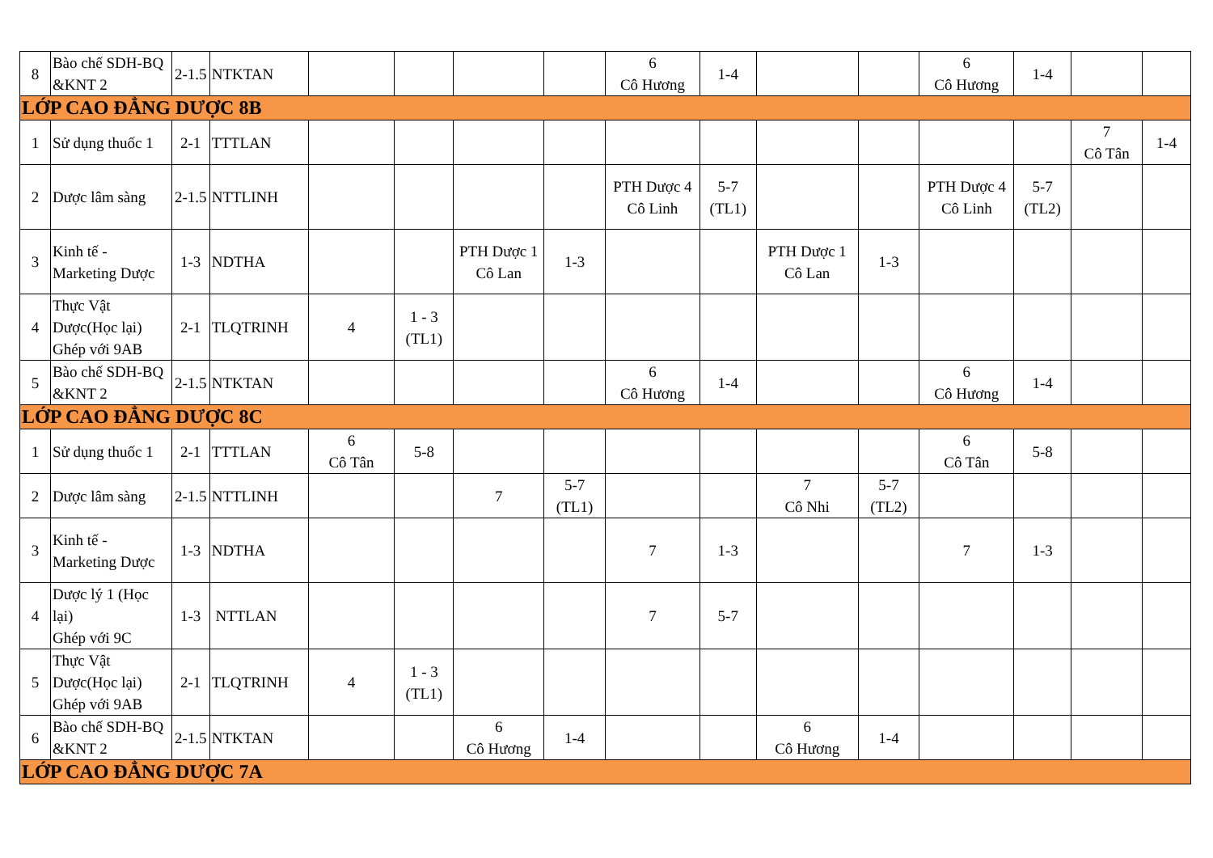| 8 | Bào chế SDH-BQ &KNT 2 | 2-1.5 | NTKTAN | | | | | 6 Cô Hương | 1-4 | | | 6 Cô Hương | 1-4 | | |
| LỚP CAO ĐẲNG DƯỢC 8B | | | | | | | | | | | | | | | |
| 1 | Sử dụng thuốc 1 | 2-1 | TTTLAN | | | | | | | | | | | 7 Cô Tân | 1-4 |
| 2 | Dược lâm sàng | 2-1.5 | NTTLINH | | | | | PTH Dược 4 Cô Linh | 5-7 (TL1) | | | PTH Dược 4 Cô Linh | 5-7 (TL2) | | |
| 3 | Kinh tế - Marketing Dược | 1-3 | NDTHA | | | PTH Dược 1 Cô Lan | 1-3 | | | PTH Dược 1 Cô Lan | 1-3 | | | | |
| 4 | Thực Vật Dược(Học lại) Ghép với 9AB | 2-1 | TLQTRINH | 4 | 1 - 3 (TL1) | | | | | | | | | | |
| 5 | Bào chế SDH-BQ &KNT 2 | 2-1.5 | NTKTAN | | | | | 6 Cô Hương | 1-4 | | | 6 Cô Hương | 1-4 | | |
| LỚP CAO ĐẲNG DƯỢC 8C | | | | | | | | | | | | | | | |
| 1 | Sử dụng thuốc 1 | 2-1 | TTTLAN | 6 Cô Tân | 5-8 | | | | | | | 6 Cô Tân | 5-8 | | |
| 2 | Dược lâm sàng | 2-1.5 | NTTLINH | | | 7 | 5-7 (TL1) | | | 7 Cô Nhi | 5-7 (TL2) | | | | |
| 3 | Kinh tế - Marketing Dược | 1-3 | NDTHA | | | | | 7 | 1-3 | | | 7 | 1-3 | | |
| 4 | Dược lý 1 (Học lại) Ghép với 9C | 1-3 | NTTLAN | | | | | 7 | 5-7 | | | | | | |
| 5 | Thực Vật Dược(Học lại) Ghép với 9AB | 2-1 | TLQTRINH | 4 | 1 - 3 (TL1) | | | | | | | | | | |
| 6 | Bào chế SDH-BQ &KNT 2 | 2-1.5 | NTKTAN | | | 6 Cô Hương | 1-4 | | | 6 Cô Hương | 1-4 | | | | |
| LỚP CAO ĐẲNG DƯỢC 7A | | | | | | | | | | | | | | | |